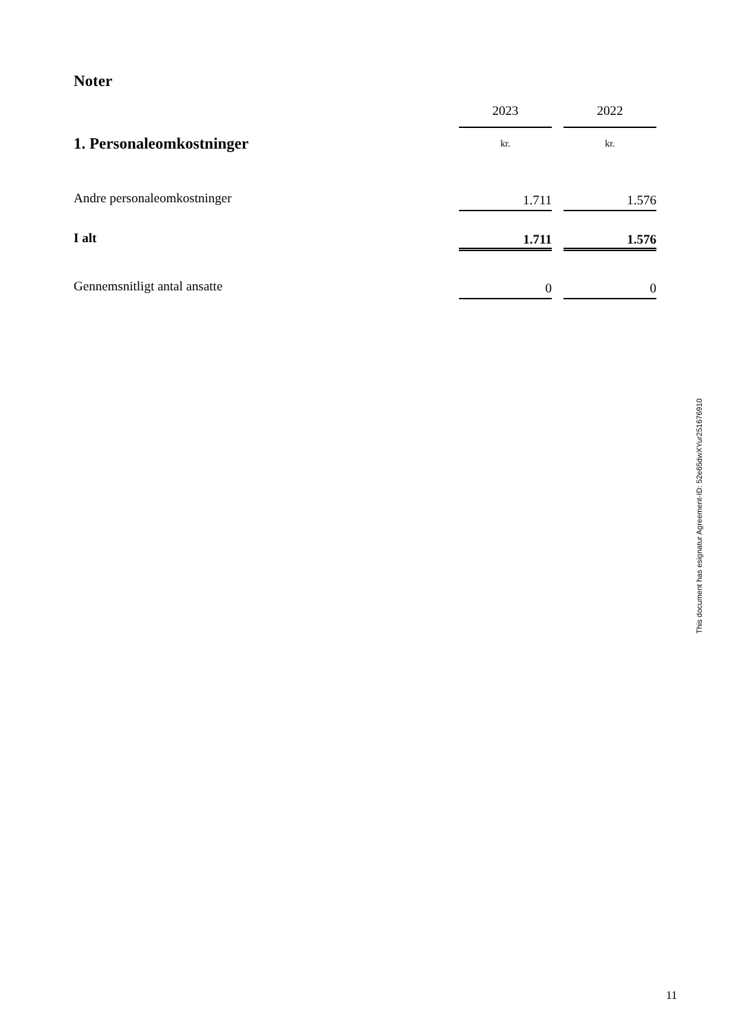Noter
| | 2023 | | 2022 |
| --- | --- | --- | --- |
| 1. Personaleomkostninger | kr. | | kr. |
| Andre personaleomkostninger | 1.711 | | 1.576 |
| I alt | 1.711 | | 1.576 |
| Gennemsnitligt antal ansatte | 0 | | 0 |
This document has esignatur Agreement-ID: 52e65dwXYur251676910
11